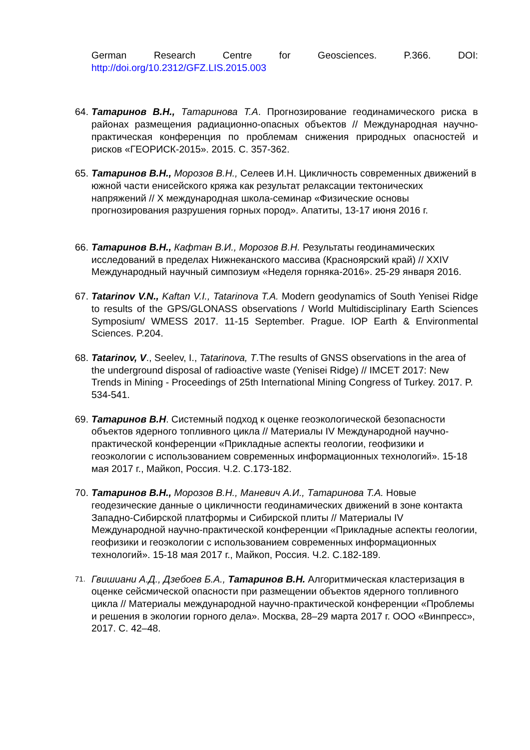German Research Centre for Geosciences. P.366. DOI:
http://doi.org/10.2312/GFZ.LIS.2015.003
64.
Татаринов В.Н., Татаринова Т.А. Прогнозирование геодинамического риска в районах размещения радиационно-опасных объектов // Международная научно-практическая конференция по проблемам снижения природных опасностей и рисков «ГЕОРИСК-2015». 2015. С. 357-362.
65.
Татаринов В.Н., Морозов В.Н., Селеев И.Н. Цикличность современных движений в южной части енисейского кряжа как результат релаксации тектонических напряжений // X международная школа-семинар «Физические основы прогнозирования разрушения горных пород». Апатиты, 13-17 июня 2016 г.
66.
Татаринов В.Н., Кафтан В.И., Морозов В.Н. Результаты геодинамических исследований в пределах Нижнеканского массива (Красноярский край) // XXIV Международный научный симпозиум «Неделя горняка-2016». 25-29 января 2016.
67.
Tatarinov V.N., Kaftan V.I., Tatarinova T.A. Modern geodynamics of South Yenisei Ridge to results of the GPS/GLONASS observations / World Multidisciplinary Earth Sciences Symposium/ WMESS 2017. 11-15 September. Prague. IOP Earth & Environmental Sciences. P.204.
68.
Tatarinov, V., Seelev, I., Tatarinova, T.The results of GNSS observations in the area of the underground disposal of radioactive waste (Yenisei Ridge) // IMCET 2017: New Trends in Mining - Proceedings of 25th International Mining Congress of Turkey. 2017. P. 534-541.
69.
Татаринов В.Н. Системный подход к оценке геоэкологической безопасности объектов ядерного топливного цикла // Материалы IV Международной научно-практической конференции «Прикладные аспекты геологии, геофизики и геоэкологии с использованием современных информационных технологий». 15-18 мая 2017 г., Майкоп, Россия. Ч.2. С.173-182.
70.
Татаринов В.Н., Морозов В.Н., Маневич А.И., Татаринова Т.А. Новые геодезические данные о цикличности геодинамических движений в зоне контакта Западно-Сибирской платформы и Сибирской плиты // Материалы IV Международной научно-практической конференции «Прикладные аспекты геологии, геофизики и геоэкологии с использованием современных информационных технологий». 15-18 мая 2017 г., Майкоп, Россия. Ч.2. С.182-189.
71.
Гвишиани А.Д., Дзебоев Б.А., Татаринов В.Н. Алгоритмическая кластеризация в оценке сейсмической опасности при размещении объектов ядерного топливного цикла // Материалы международной научно-практической конференции «Проблемы и решения в экологии горного дела». Москва, 28–29 марта 2017 г. ООО «Винпресс», 2017. С. 42–48.